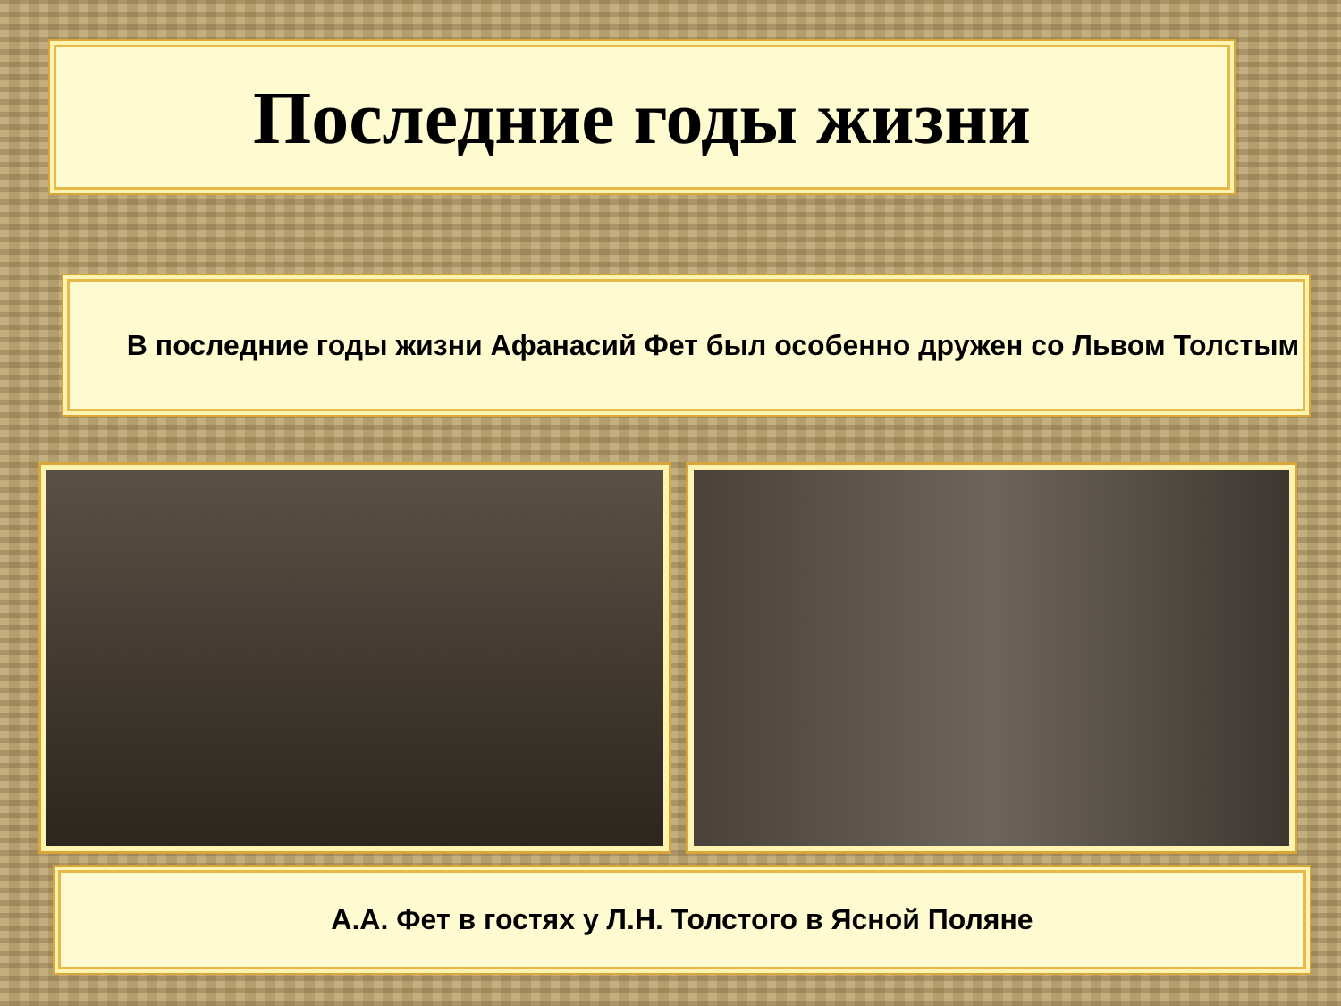Последние годы жизни
В последние годы жизни Афанасий Фет был особенно дружен со Львом Толстым
А.А. Фет в гостях у Л.Н. Толстого в Ясной Поляне